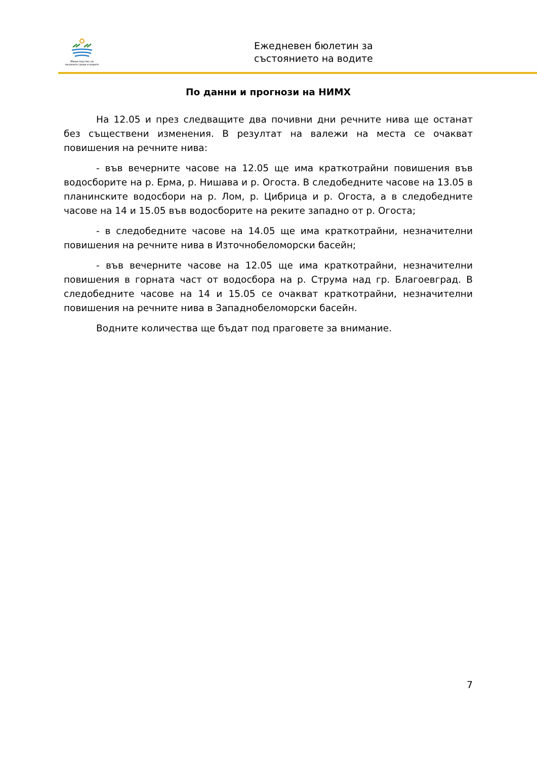Министерство на околната среда и водите
Ежедневен бюлетин за
състоянието на водите
По данни и прогнози на НИМХ
На 12.05 и през следващите два почивни дни речните нива ще останат без съществени изменения. В резултат на валежи на места се очакват повишения на речните нива:
- във вечерните часове на 12.05 ще има краткотрайни повишения във водосборите на р. Ерма, р. Нишава и р. Огоста. В следобедните часове на 13.05 в планинските водосбори на р. Лом, р. Цибрица и р. Огоста, а в следобедните часове на 14 и 15.05 във водосборите на реките западно от р. Огоста;
- в следобедните часове на 14.05 ще има краткотрайни, незначителни повишения на речните нива в Източнобеломорски басейн;
- във вечерните часове на 12.05 ще има краткотрайни, незначителни повишения в горната част от водосбора на р. Струма над гр. Благоевград. В следобедните часове на 14 и 15.05 се очакват краткотрайни, незначителни повишения на речните нива в Западнобеломорски басейн.
Водните количества ще бъдат под праговете за внимание.
7